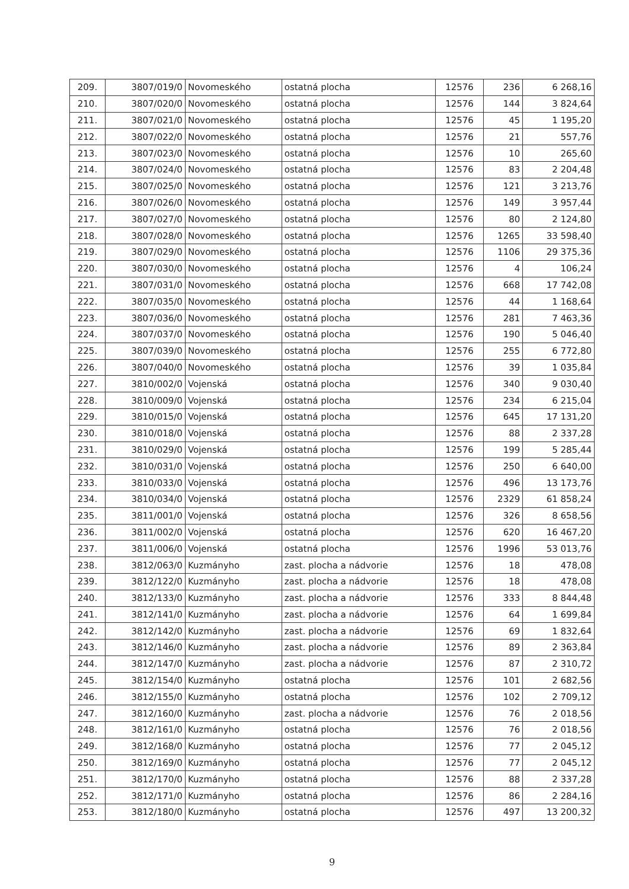| 209. | 3807/019/0 | Novomeského | ostatná plocha | 12576 | 236 | 6 268,16 |
| 210. | 3807/020/0 | Novomeského | ostatná plocha | 12576 | 144 | 3 824,64 |
| 211. | 3807/021/0 | Novomeského | ostatná plocha | 12576 | 45 | 1 195,20 |
| 212. | 3807/022/0 | Novomeského | ostatná plocha | 12576 | 21 | 557,76 |
| 213. | 3807/023/0 | Novomeského | ostatná plocha | 12576 | 10 | 265,60 |
| 214. | 3807/024/0 | Novomeského | ostatná plocha | 12576 | 83 | 2 204,48 |
| 215. | 3807/025/0 | Novomeského | ostatná plocha | 12576 | 121 | 3 213,76 |
| 216. | 3807/026/0 | Novomeského | ostatná plocha | 12576 | 149 | 3 957,44 |
| 217. | 3807/027/0 | Novomeského | ostatná plocha | 12576 | 80 | 2 124,80 |
| 218. | 3807/028/0 | Novomeského | ostatná plocha | 12576 | 1265 | 33 598,40 |
| 219. | 3807/029/0 | Novomeského | ostatná plocha | 12576 | 1106 | 29 375,36 |
| 220. | 3807/030/0 | Novomeského | ostatná plocha | 12576 | 4 | 106,24 |
| 221. | 3807/031/0 | Novomeského | ostatná plocha | 12576 | 668 | 17 742,08 |
| 222. | 3807/035/0 | Novomeského | ostatná plocha | 12576 | 44 | 1 168,64 |
| 223. | 3807/036/0 | Novomeského | ostatná plocha | 12576 | 281 | 7 463,36 |
| 224. | 3807/037/0 | Novomeského | ostatná plocha | 12576 | 190 | 5 046,40 |
| 225. | 3807/039/0 | Novomeského | ostatná plocha | 12576 | 255 | 6 772,80 |
| 226. | 3807/040/0 | Novomeského | ostatná plocha | 12576 | 39 | 1 035,84 |
| 227. | 3810/002/0 | Vojenská | ostatná plocha | 12576 | 340 | 9 030,40 |
| 228. | 3810/009/0 | Vojenská | ostatná plocha | 12576 | 234 | 6 215,04 |
| 229. | 3810/015/0 | Vojenská | ostatná plocha | 12576 | 645 | 17 131,20 |
| 230. | 3810/018/0 | Vojenská | ostatná plocha | 12576 | 88 | 2 337,28 |
| 231. | 3810/029/0 | Vojenská | ostatná plocha | 12576 | 199 | 5 285,44 |
| 232. | 3810/031/0 | Vojenská | ostatná plocha | 12576 | 250 | 6 640,00 |
| 233. | 3810/033/0 | Vojenská | ostatná plocha | 12576 | 496 | 13 173,76 |
| 234. | 3810/034/0 | Vojenská | ostatná plocha | 12576 | 2329 | 61 858,24 |
| 235. | 3811/001/0 | Vojenská | ostatná plocha | 12576 | 326 | 8 658,56 |
| 236. | 3811/002/0 | Vojenská | ostatná plocha | 12576 | 620 | 16 467,20 |
| 237. | 3811/006/0 | Vojenská | ostatná plocha | 12576 | 1996 | 53 013,76 |
| 238. | 3812/063/0 | Kuzmányho | zast. plocha a nádvorie | 12576 | 18 | 478,08 |
| 239. | 3812/122/0 | Kuzmányho | zast. plocha a nádvorie | 12576 | 18 | 478,08 |
| 240. | 3812/133/0 | Kuzmányho | zast. plocha a nádvorie | 12576 | 333 | 8 844,48 |
| 241. | 3812/141/0 | Kuzmányho | zast. plocha a nádvorie | 12576 | 64 | 1 699,84 |
| 242. | 3812/142/0 | Kuzmányho | zast. plocha a nádvorie | 12576 | 69 | 1 832,64 |
| 243. | 3812/146/0 | Kuzmányho | zast. plocha a nádvorie | 12576 | 89 | 2 363,84 |
| 244. | 3812/147/0 | Kuzmányho | zast. plocha a nádvorie | 12576 | 87 | 2 310,72 |
| 245. | 3812/154/0 | Kuzmányho | ostatná plocha | 12576 | 101 | 2 682,56 |
| 246. | 3812/155/0 | Kuzmányho | ostatná plocha | 12576 | 102 | 2 709,12 |
| 247. | 3812/160/0 | Kuzmányho | zast. plocha a nádvorie | 12576 | 76 | 2 018,56 |
| 248. | 3812/161/0 | Kuzmányho | ostatná plocha | 12576 | 76 | 2 018,56 |
| 249. | 3812/168/0 | Kuzmányho | ostatná plocha | 12576 | 77 | 2 045,12 |
| 250. | 3812/169/0 | Kuzmányho | ostatná plocha | 12576 | 77 | 2 045,12 |
| 251. | 3812/170/0 | Kuzmányho | ostatná plocha | 12576 | 88 | 2 337,28 |
| 252. | 3812/171/0 | Kuzmányho | ostatná plocha | 12576 | 86 | 2 284,16 |
| 253. | 3812/180/0 | Kuzmányho | ostatná plocha | 12576 | 497 | 13 200,32 |
9